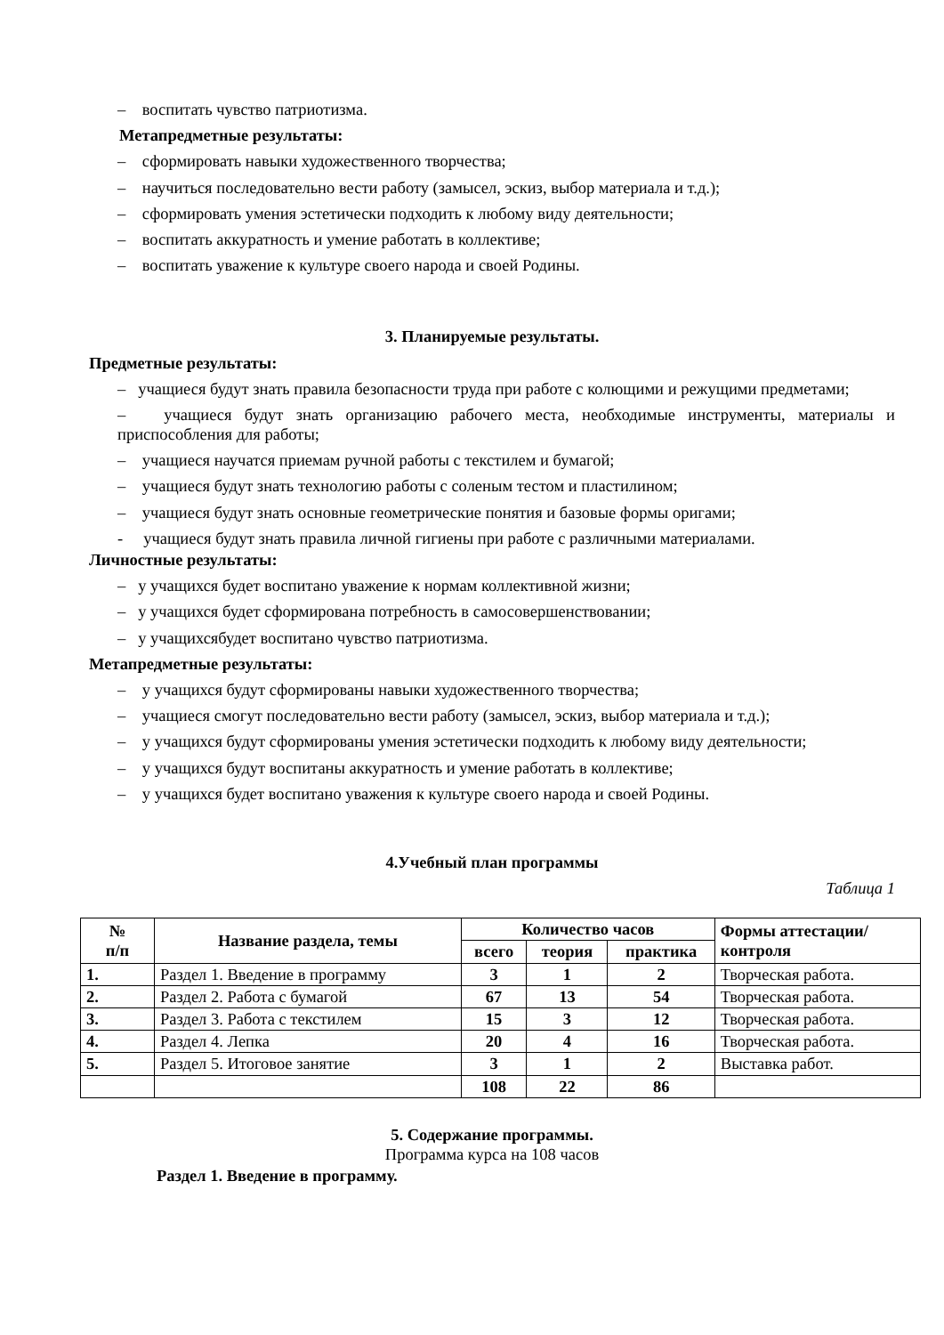– воспитать чувство патриотизма.
Метапредметные результаты:
– сформировать навыки художественного творчества;
– научиться последовательно вести работу (замысел, эскиз, выбор материала и т.д.);
– сформировать умения эстетически подходить к любому виду деятельности;
– воспитать аккуратность и умение работать в коллективе;
– воспитать уважение к культуре своего народа и своей Родины.
3. Планируемые результаты.
Предметные результаты:
– учащиеся будут знать правила безопасности труда при работе с колющими и режущими предметами;
– учащиеся будут знать организацию рабочего места, необходимые инструменты, материалы и приспособления для работы;
– учащиеся научатся приемам ручной работы с текстилем и бумагой;
– учащиеся будут знать технологию работы с соленым тестом и пластилином;
– учащиеся будут знать основные геометрические понятия и базовые формы оригами;
- учащиеся будут знать правила личной гигиены при работе с различными материалами.
Личностные результаты:
– у учащихся будет воспитано уважение к нормам коллективной жизни;
– у учащихся будет сформирована потребность в самосовершенствовании;
– у учащихсябудет воспитано чувство патриотизма.
Метапредметные результаты:
– у учащихся будут сформированы навыки художественного творчества;
– учащиеся смогут последовательно вести работу (замысел, эскиз, выбор материала и т.д.);
– у учащихся будут сформированы умения эстетически подходить к любому виду деятельности;
– у учащихся будут воспитаны аккуратность и умение работать в коллективе;
– у учащихся будет воспитано уважения к культуре своего народа и своей Родины.
4.Учебный план программы
Таблица 1
| № п/п | Название раздела, темы | Количество часов | | | Формы аттестации/ контроля |
| --- | --- | --- | --- | --- | --- |
| | | всего | теория | практика | |
| 1. | Раздел 1. Введение в программу | 3 | 1 | 2 | Творческая работа. |
| 2. | Раздел 2. Работа с бумагой | 67 | 13 | 54 | Творческая работа. |
| 3. | Раздел 3. Работа с текстилем | 15 | 3 | 12 | Творческая работа. |
| 4. | Раздел 4. Лепка | 20 | 4 | 16 | Творческая работа. |
| 5. | Раздел 5. Итоговое занятие | 3 | 1 | 2 | Выставка работ. |
| | | 108 | 22 | 86 | |
5. Содержание программы.
Программа курса на 108 часов
Раздел 1. Введение в программу.